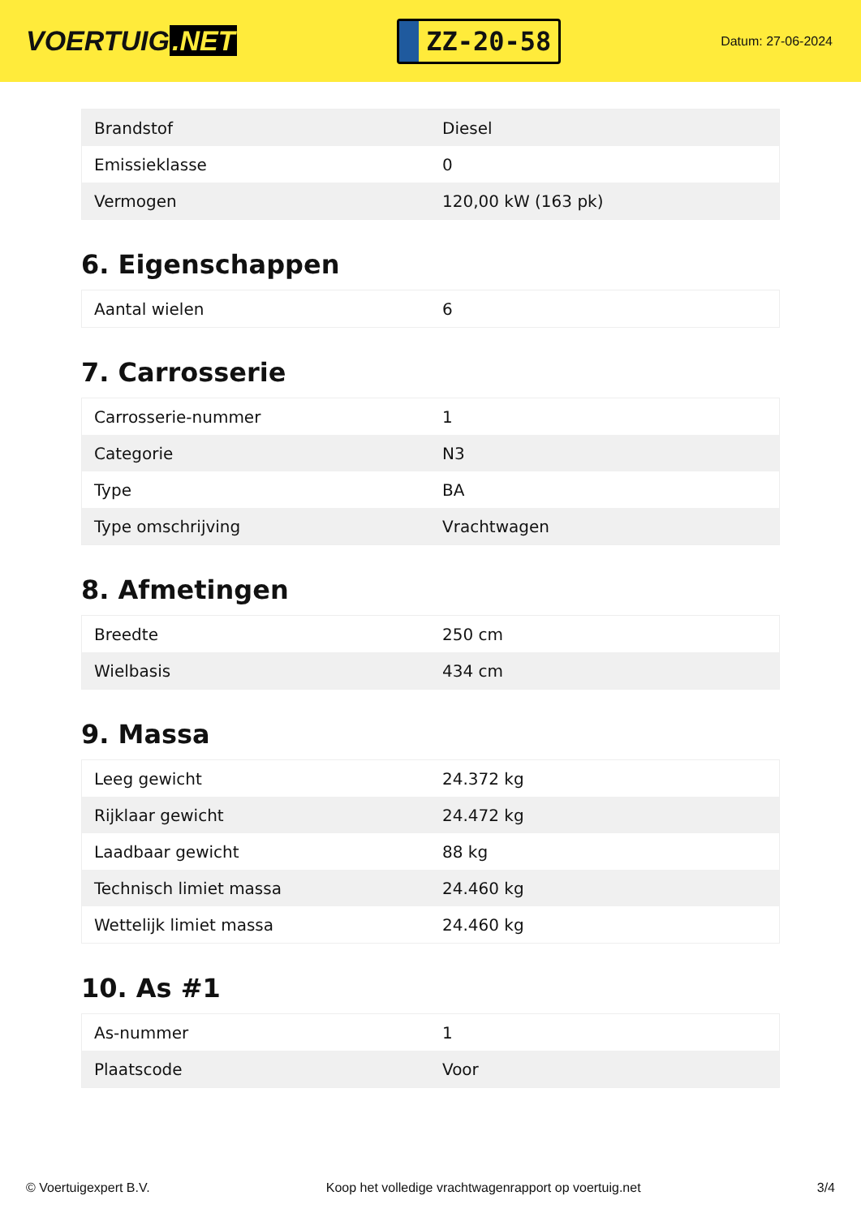VOERTUIG.NET
ZZ-20-58
Datum: 27-06-2024
| Brandstof | Diesel |
| Emissieklasse | 0 |
| Vermogen | 120,00 kW (163 pk) |
6. Eigenschappen
| Aantal wielen | 6 |
7. Carrosserie
| Carrosserie-nummer | 1 |
| Categorie | N3 |
| Type | BA |
| Type omschrijving | Vrachtwagen |
8. Afmetingen
| Breedte | 250 cm |
| Wielbasis | 434 cm |
9. Massa
| Leeg gewicht | 24.372 kg |
| Rijklaar gewicht | 24.472 kg |
| Laadbaar gewicht | 88 kg |
| Technisch limiet massa | 24.460 kg |
| Wettelijk limiet massa | 24.460 kg |
10. As #1
| As-nummer | 1 |
| Plaatscode | Voor |
© Voertuigexpert B.V. Koop het volledige vrachtwagenrapport op voertuig.net 3/4